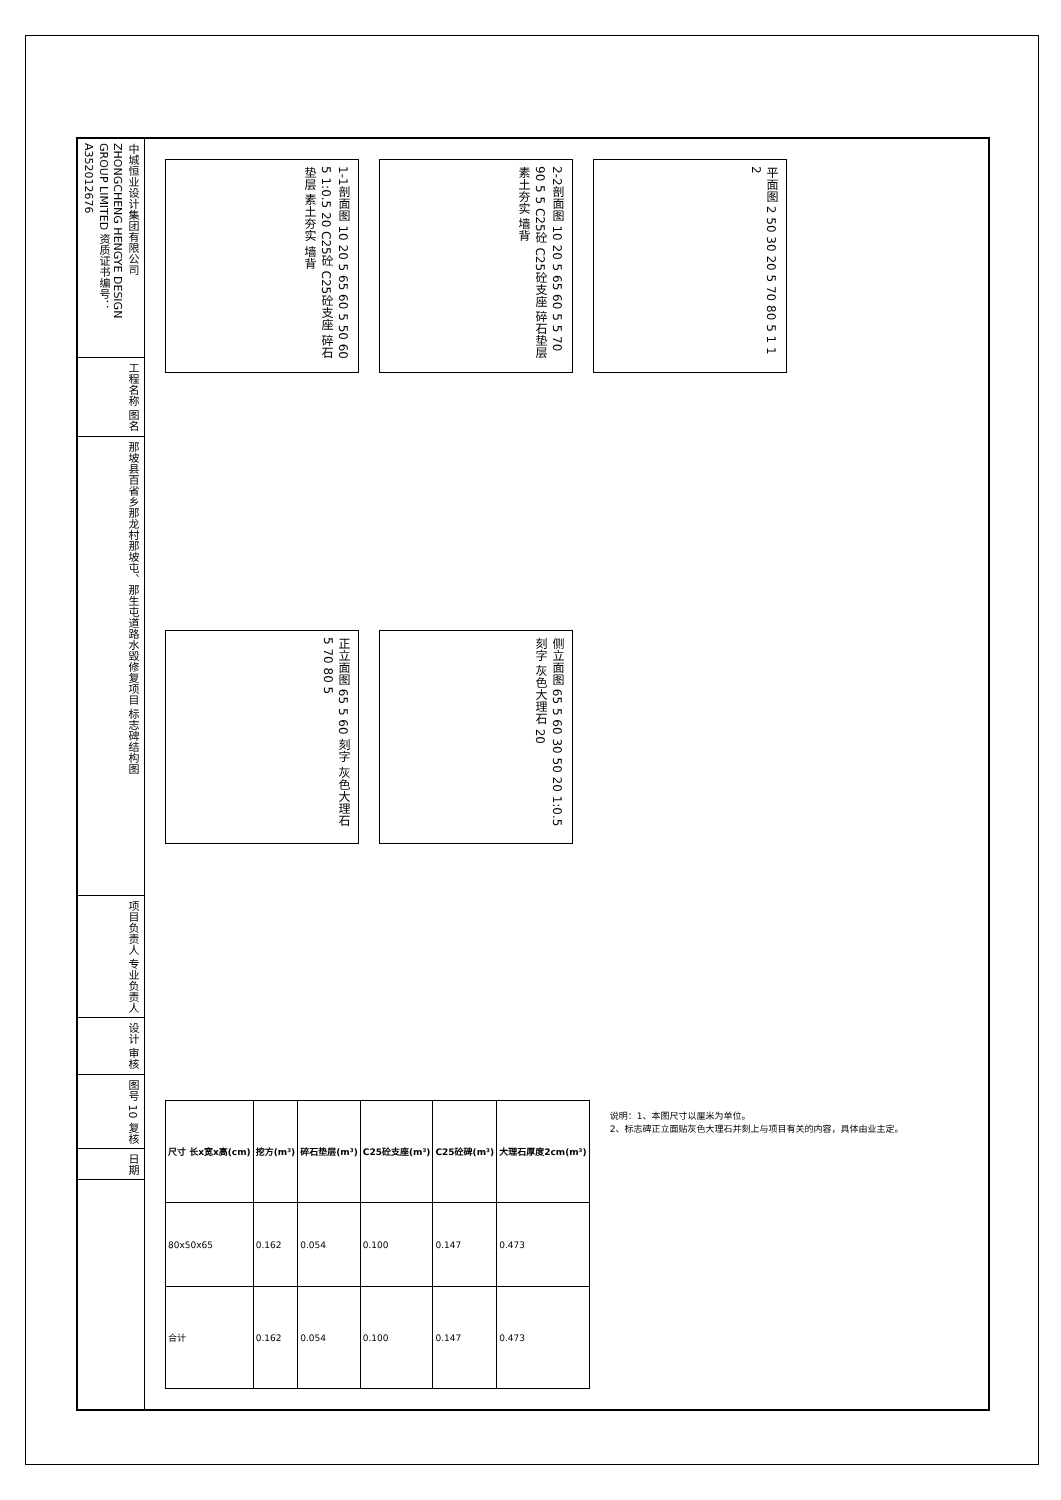中城恒业设计集团有限公司 ZHONGCHENG HENGYE DESIGN GROUP LIMITED 资质证书编号：A352012676
工程名称 图名
那坡县百省乡那龙村那坡屯、那生屯道路水毁修复项目 标志碑结构图
项目负责人 专业负责人
设计 审核
图号 10 复核
日期
1-1剖面图 10 20 5 65 60 5 50 60 5 1:0.5 20 C25砼 C25砼支座 碎石垫层 素土夯实 墙背
2-2剖面图 10 20 5 65 60 5 5 70 90 5 5 C25砼 C25砼支座 碎石垫层 素土夯实 墙背
平面图 2 50 30 20 5 70 80 5 1 1 2
正立面图 65 5 60 刻字 灰色大理石 5 70 80 5
侧立面图 65 5 60 30 50 20 1:0.5 刻字 灰色大理石 20
| 尺寸 长x宽x高(cm) | 挖方(m³) | 碎石垫层(m³) | C25砼支座(m³) | C25砼碑(m³) | 大理石厚度2cm(m³) |
| --- | --- | --- | --- | --- | --- |
| 80x50x65 | 0.162 | 0.054 | 0.100 | 0.147 | 0.473 |
| 合计 | 0.162 | 0.054 | 0.100 | 0.147 | 0.473 |
说明：1、本图尺寸以厘米为单位。
2、标志碑正立面贴灰色大理石并刻上与项目有关的内容，具体由业主定。